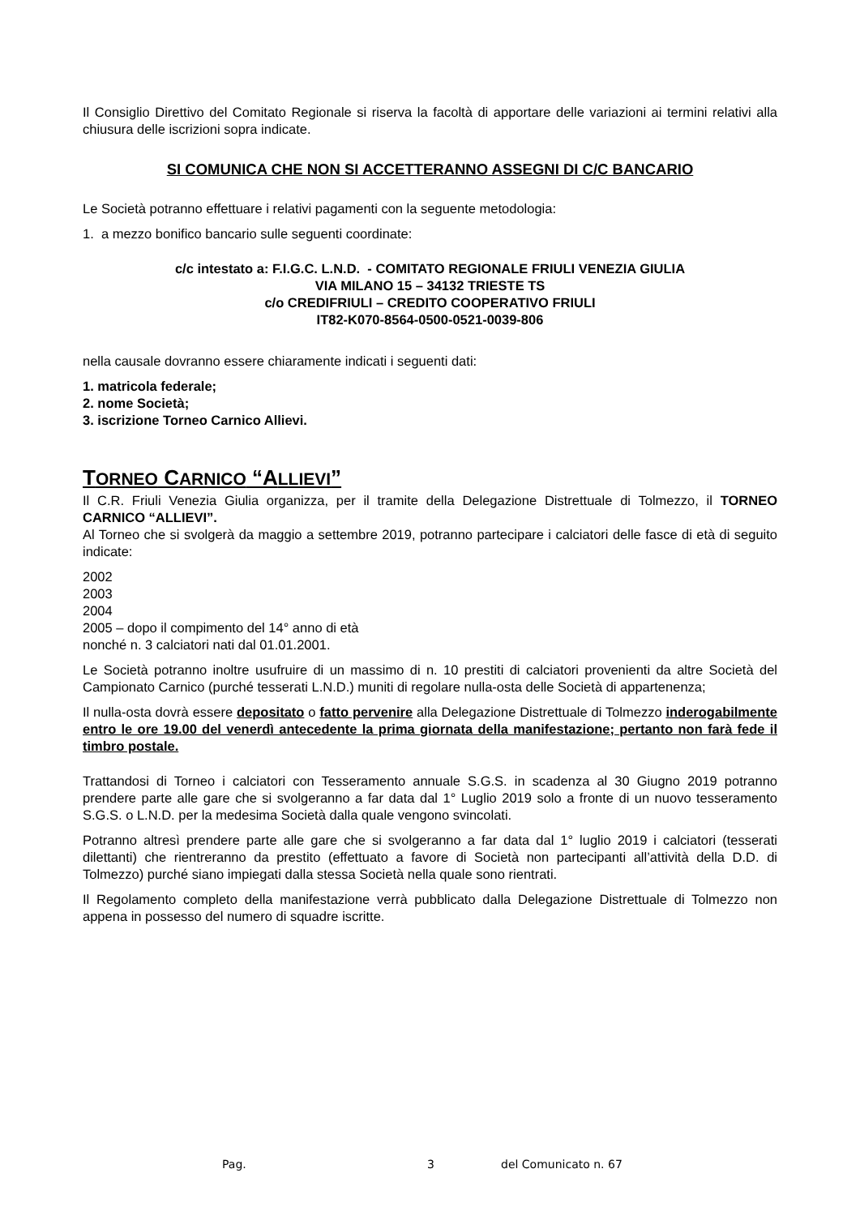Il Consiglio Direttivo del Comitato Regionale si riserva la facoltà di apportare delle variazioni ai termini relativi alla chiusura delle iscrizioni sopra indicate.
SI COMUNICA CHE NON SI ACCETTERANNO ASSEGNI DI C/C BANCARIO
Le Società potranno effettuare i relativi pagamenti con la seguente metodologia:
1. a mezzo bonifico bancario sulle seguenti coordinate:
c/c intestato a: F.I.G.C. L.N.D. - COMITATO REGIONALE FRIULI VENEZIA GIULIA
VIA MILANO 15 – 34132 TRIESTE TS
c/o CREDIFRIULI – CREDITO COOPERATIVO FRIULI
IT82-K070-8564-0500-0521-0039-806
nella causale dovranno essere chiaramente indicati i seguenti dati:
1. matricola federale;
2. nome Società;
3. iscrizione Torneo Carnico Allievi.
TORNEO CARNICO “ALLIEVI”
Il C.R. Friuli Venezia Giulia organizza, per il tramite della Delegazione Distrettuale di Tolmezzo, il TORNEO CARNICO “ALLIEVI”.
Al Torneo che si svolgerà da maggio a settembre 2019, potranno partecipare i calciatori delle fasce di età di seguito indicate:
2002
2003
2004
2005 – dopo il compimento del 14° anno di età
nonché n. 3 calciatori nati dal 01.01.2001.
Le Società potranno inoltre usufruire di un massimo di n. 10 prestiti di calciatori provenienti da altre Società del Campionato Carnico (purché tesserati L.N.D.) muniti di regolare nulla-osta delle Società di appartenenza;
Il nulla-osta dovrà essere depositato o fatto pervenire alla Delegazione Distrettuale di Tolmezzo inderogabilmente entro le ore 19.00 del venerdì antecedente la prima giornata della manifestazione; pertanto non farà fede il timbro postale.
Trattandosi di Torneo i calciatori con Tesseramento annuale S.G.S. in scadenza al 30 Giugno 2019 potranno prendere parte alle gare che si svolgeranno a far data dal 1° Luglio 2019 solo a fronte di un nuovo tesseramento S.G.S. o L.N.D. per la medesima Società dalla quale vengono svincolati.
Potranno altresì prendere parte alle gare che si svolgeranno a far data dal 1° luglio 2019 i calciatori (tesserati dilettanti) che rientreranno da prestito (effettuato a favore di Società non partecipanti all’attività della D.D. di Tolmezzo) purché siano impiegati dalla stessa Società nella quale sono rientrati.
Il Regolamento completo della manifestazione verrà pubblicato dalla Delegazione Distrettuale di Tolmezzo non appena in possesso del numero di squadre iscritte.
Pag. 3 del Comunicato n. 67